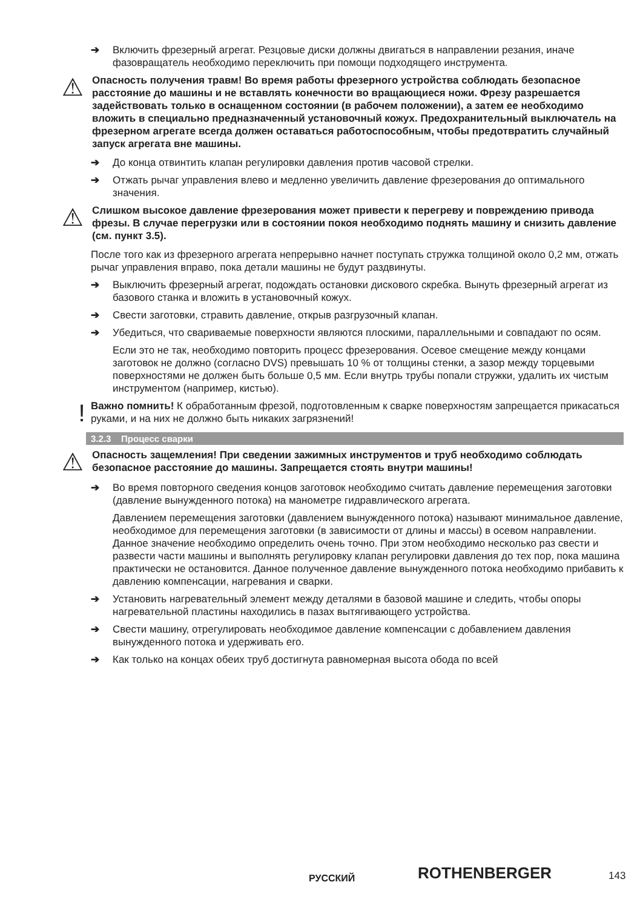➔ Включить фрезерный агрегат. Резцовые диски должны двигаться в направлении резания, иначе фазовращатель необходимо переключить при помощи подходящего инструмента.
⚠ Опасность получения травм! Во время работы фрезерного устройства соблюдать безопасное расстояние до машины и не вставлять конечности во вращающиеся ножи. Фрезу разрешается задействовать только в оснащенном состоянии (в рабочем положении), а затем ее необходимо вложить в специально предназначенный установочный кожух. Предохранительный выключатель на фрезерном агрегате всегда должен оставаться работоспособным, чтобы предотвратить случайный запуск агрегата вне машины.
➔ До конца отвинтить клапан регулировки давления против часовой стрелки.
➔ Отжать рычаг управления влево и медленно увеличить давление фрезерования до оптимального значения.
⚠ Слишком высокое давление фрезерования может привести к перегреву и повреждению привода фрезы. В случае перегрузки или в состоянии покоя необходимо поднять машину и снизить давление (см. пункт 3.5).
После того как из фрезерного агрегата непрерывно начнет поступать стружка толщиной около 0,2 мм, отжать рычаг управления вправо, пока детали машины не будут раздвинуты.
➔ Выключить фрезерный агрегат, подождать остановки дискового скребка. Вынуть фрезерный агрегат из базового станка и вложить в установочный кожух.
➔ Свести заготовки, стравить давление, открыв разгрузочный клапан.
➔ Убедиться, что свариваемые поверхности являются плоскими, параллельными и совпадают по осям.
Если это не так, необходимо повторить процесс фрезерования. Осевое смещение между концами заготовок не должно (согласно DVS) превышать 10 % от толщины стенки, а зазор между торцевыми поверхностями не должен быть больше 0,5 мм. Если внутрь трубы попали стружки, удалить их чистым инструментом (например, кистью).
! Важно помнить! К обработанным фрезой, подготовленным к сварке поверхностям запрещается прикасаться руками, и на них не должно быть никаких загрязнений!
3.2.3 Процесс сварки
⚠ Опасность защемления! При сведении зажимных инструментов и труб необходимо соблюдать безопасное расстояние до машины. Запрещается стоять внутри машины!
➔ Во время повторного сведения концов заготовок необходимо считать давление перемещения заготовки (давление вынужденного потока) на манометре гидравлического агрегата.
Давлением перемещения заготовки (давлением вынужденного потока) называют минимальное давление, необходимое для перемещения заготовки (в зависимости от длины и массы) в осевом направлении. Данное значение необходимо определить очень точно. При этом необходимо несколько раз свести и развести части машины и выполнять регулировку клапан регулировки давления до тех пор, пока машина практически не остановится. Данное полученное давление вынужденного потока необходимо прибавить к давлению компенсации, нагревания и сварки.
➔ Установить нагревательный элемент между деталями в базовой машине и следить, чтобы опоры нагревательной пластины находились в пазах вытягивающего устройства.
➔ Свести машину, отрегулировать необходимое давление компенсации с добавлением давления вынужденного потока и удерживать его.
➔ Как только на концах обеих труб достигнута равномерная высота обода по всей
РУССКИЙ ROTHENBERGER 143